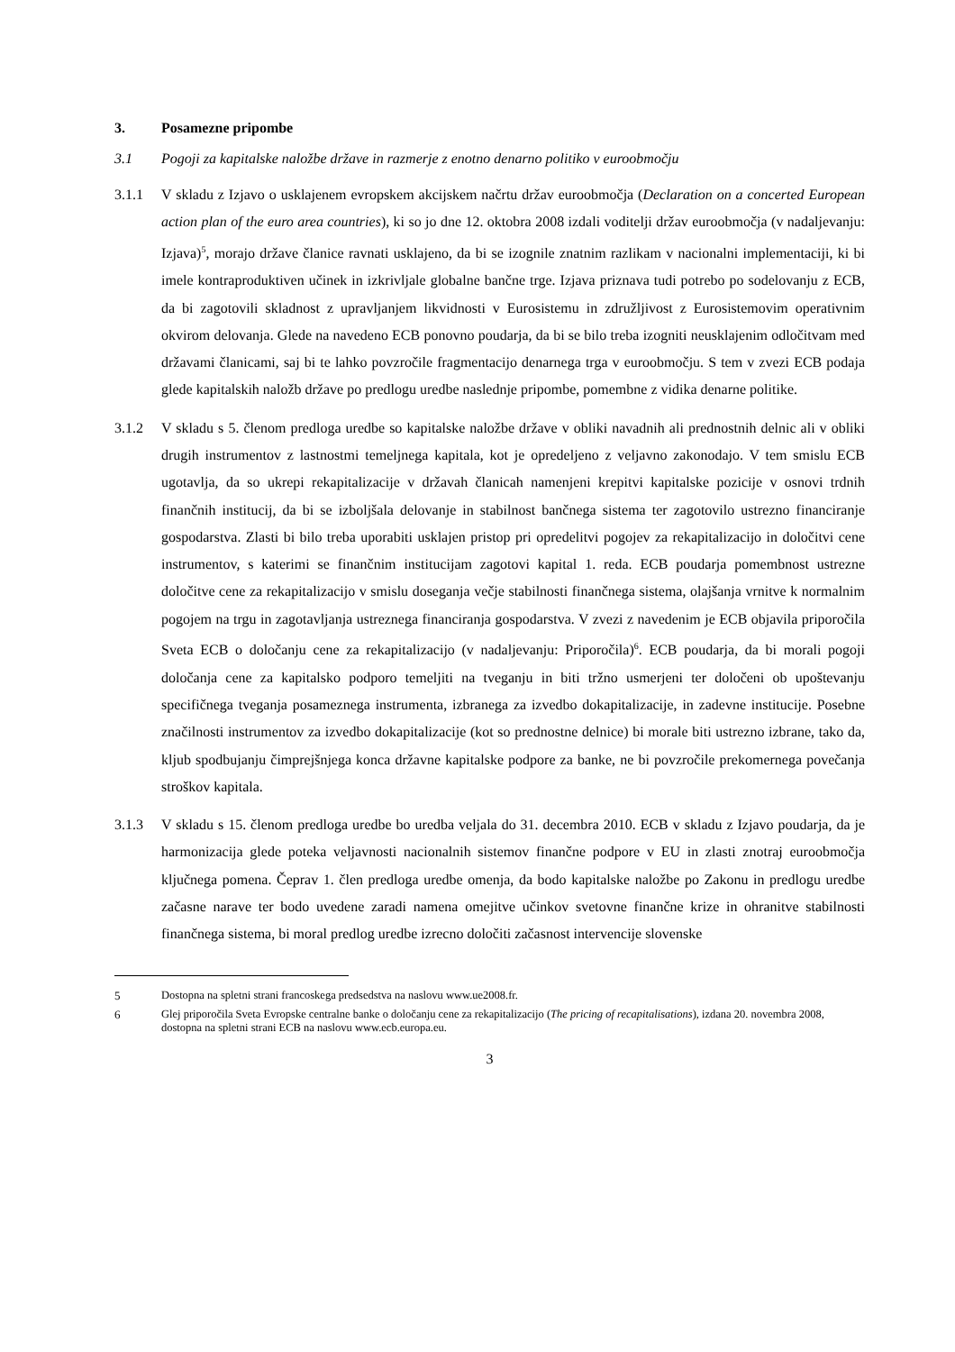3. Posamezne pripombe
3.1 Pogoji za kapitalske naložbe države in razmerje z enotno denarno politiko v euroobmočju
3.1.1 V skladu z Izjavo o usklajenem evropskem akcijskem načrtu držav euroobmočja (Declaration on a concerted European action plan of the euro area countries), ki so jo dne 12. oktobra 2008 izdali voditelji držav euroobmočja (v nadaljevanju: Izjava)<sup>5</sup>, morajo države članice ravnati usklajeno, da bi se izognile znatnim razlikam v nacionalni implementaciji, ki bi imele kontraproduktiven učinek in izkrivljale globalne bančne trge. Izjava priznava tudi potrebo po sodelovanju z ECB, da bi zagotovili skladnost z upravljanjem likvidnosti v Eurosistemu in združljivost z Eurosistemovim operativnim okvirom delovanja. Glede na navedeno ECB ponovno poudarja, da bi se bilo treba izogniti neusklajenim odločitvam med državami članicami, saj bi te lahko povzročile fragmentacijo denarnega trga v euroobmočju. S tem v zvezi ECB podaja glede kapitalskih naložb države po predlogu uredbe naslednje pripombe, pomembne z vidika denarne politike.
3.1.2 V skladu s 5. členom predloga uredbe so kapitalske naložbe države v obliki navadnih ali prednostnih delnic ali v obliki drugih instrumentov z lastnostmi temeljnega kapitala, kot je opredeljeno z veljavno zakonodajo. V tem smislu ECB ugotavlja, da so ukrepi rekapitalizacije v državah članicah namenjeni krepitvi kapitalske pozicije v osnovi trdnih finančnih institucij, da bi se izboljšala delovanje in stabilnost bančnega sistema ter zagotovilo ustrezno financiranje gospodarstva. Zlasti bi bilo treba uporabiti usklajen pristop pri opredelitvi pogojev za rekapitalizacijo in določitvi cene instrumentov, s katerimi se finančnim institucijam zagotovi kapital 1. reda. ECB poudarja pomembnost ustrezne določitve cene za rekapitalizacijo v smislu doseganja večje stabilnosti finančnega sistema, olajšanja vrnitve k normalnim pogojem na trgu in zagotavljanja ustreznega financiranja gospodarstva. V zvezi z navedenim je ECB objavila priporočila Sveta ECB o določanju cene za rekapitalizacijo (v nadaljevanju: Priporočila)<sup>6</sup>. ECB poudarja, da bi morali pogoji določanja cene za kapitalsko podporo temeljiti na tveganju in biti tržno usmerjeni ter določeni ob upoštevanju specifičnega tveganja posameznega instrumenta, izbranega za izvedbo dokapitalizacije, in zadevne institucije. Posebne značilnosti instrumentov za izvedbo dokapitalizacije (kot so prednostne delnice) bi morale biti ustrezno izbrane, tako da, kljub spodbujanju čimprejšnjega konca državne kapitalske podpore za banke, ne bi povzročile prekomernega povečanja stroškov kapitala.
3.1.3 V skladu s 15. členom predloga uredbe bo uredba veljala do 31. decembra 2010. ECB v skladu z Izjavo poudarja, da je harmonizacija glede poteka veljavnosti nacionalnih sistemov finančne podpore v EU in zlasti znotraj euroobmočja ključnega pomena. Čeprav 1. člen predloga uredbe omenja, da bodo kapitalske naložbe po Zakonu in predlogu uredbe začasne narave ter bodo uvedene zaradi namena omejitve učinkov svetovne finančne krize in ohranitve stabilnosti finančnega sistema, bi moral predlog uredbe izrecno določiti začasnost intervencije slovenske
5 Dostopna na spletni strani francoskega predsedstva na naslovu www.ue2008.fr.
6 Glej priporočila Sveta Evropske centralne banke o določanju cene za rekapitalizacijo (The pricing of recapitalisations), izdana 20. novembra 2008, dostopna na spletni strani ECB na naslovu www.ecb.europa.eu.
3